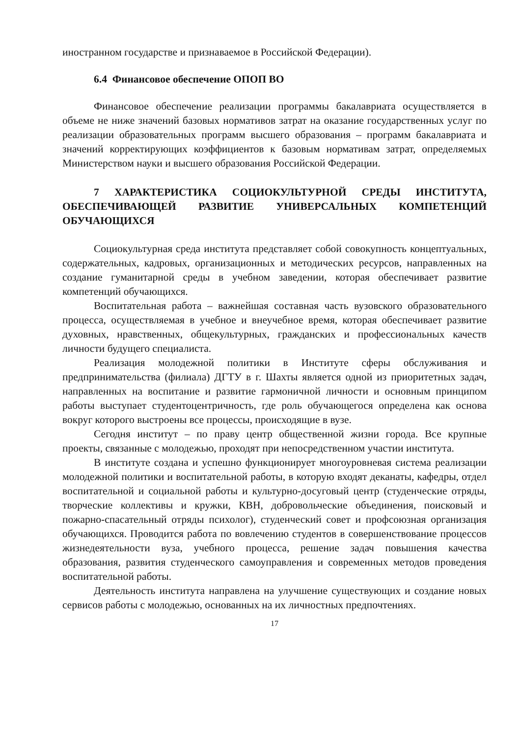иностранном государстве и признаваемое в Российской Федерации).
6.4 Финансовое обеспечение ОПОП ВО
Финансовое обеспечение реализации программы бакалавриата осуществляется в объеме не ниже значений базовых нормативов затрат на оказание государственных услуг по реализации образовательных программ высшего образования – программ бакалавриата и значений корректирующих коэффициентов к базовым нормативам затрат, определяемых Министерством науки и высшего образования Российской Федерации.
7 ХАРАКТЕРИСТИКА СОЦИОКУЛЬТУРНОЙ СРЕДЫ ИНСТИТУТА, ОБЕСПЕЧИВАЮЩЕЙ РАЗВИТИЕ УНИВЕРСАЛЬНЫХ КОМПЕТЕНЦИЙ ОБУЧАЮЩИХСЯ
Социокультурная среда института представляет собой совокупность концептуальных, содержательных, кадровых, организационных и методических ресурсов, направленных на создание гуманитарной среды в учебном заведении, которая обеспечивает развитие компетенций обучающихся.
Воспитательная работа – важнейшая составная часть вузовского образовательного процесса, осуществляемая в учебное и внеучебное время, которая обеспечивает развитие духовных, нравственных, общекультурных, гражданских и профессиональных качеств личности будущего специалиста.
Реализация молодежной политики в Институте сферы обслуживания и предпринимательства (филиала) ДГТУ в г. Шахты является одной из приоритетных задач, направленных на воспитание и развитие гармоничной личности и основным принципом работы выступает студентоцентричность, где роль обучающегося определена как основа вокруг которого выстроены все процессы, происходящие в вузе.
Сегодня институт – по праву центр общественной жизни города. Все крупные проекты, связанные с молодежью, проходят при непосредственном участии института.
В институте создана и успешно функционирует многоуровневая система реализации молодежной политики и воспитательной работы, в которую входят деканаты, кафедры, отдел воспитательной и социальной работы и культурно-досуговый центр (студенческие отряды, творческие коллективы и кружки, КВН, добровольческие объединения, поисковый и пожарно-спасательный отряды психолог), студенческий совет и профсоюзная организация обучающихся. Проводится работа по вовлечению студентов в совершенствование процессов жизнедеятельности вуза, учебного процесса, решение задач повышения качества образования, развития студенческого самоуправления и современных методов проведения воспитательной работы.
Деятельность института направлена на улучшение существующих и создание новых сервисов работы с молодежью, основанных на их личностных предпочтениях.
17